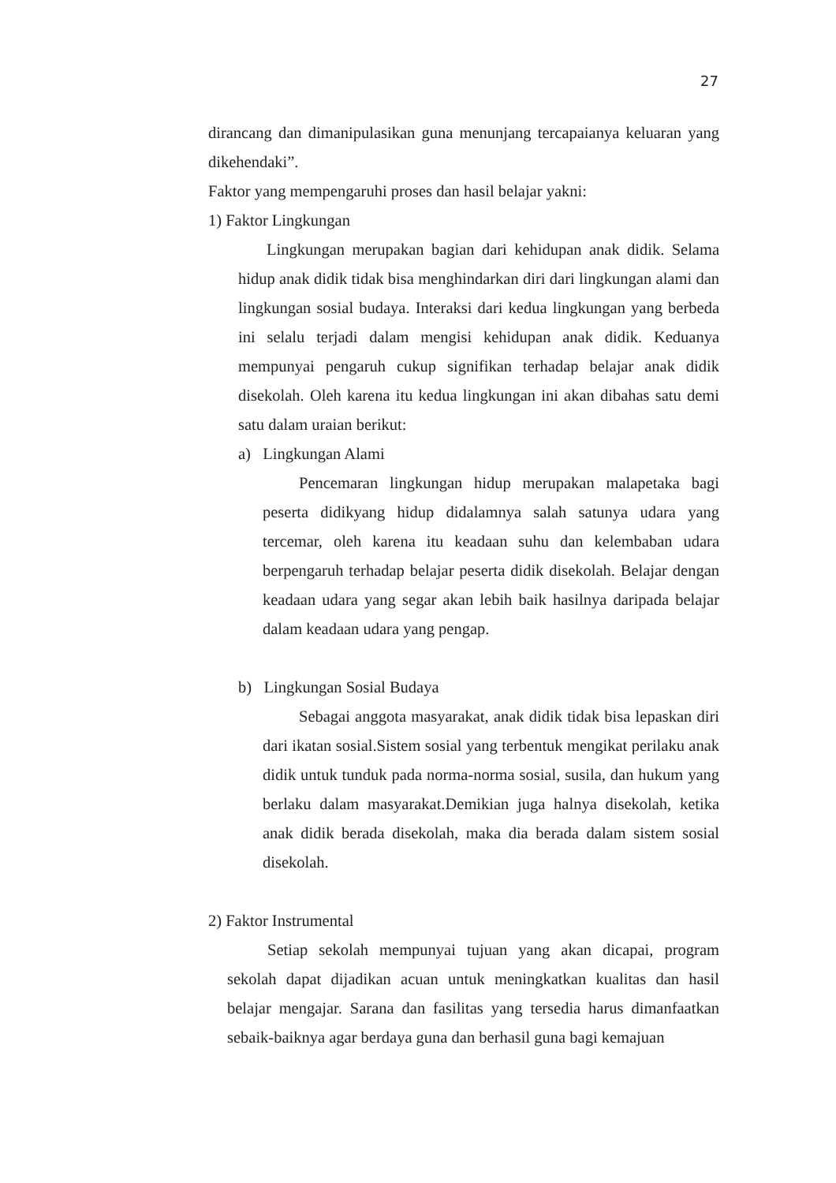27
dirancang dan dimanipulasikan guna menunjang tercapaianya keluaran yang dikehendaki”.
Faktor yang mempengaruhi proses dan hasil belajar yakni:
1) Faktor Lingkungan
Lingkungan merupakan bagian dari kehidupan anak didik. Selama hidup anak didik tidak bisa menghindarkan diri dari lingkungan alami dan lingkungan sosial budaya. Interaksi dari kedua lingkungan yang berbeda ini selalu terjadi dalam mengisi kehidupan anak didik. Keduanya mempunyai pengaruh cukup signifikan terhadap belajar anak didik disekolah. Oleh karena itu kedua lingkungan ini akan dibahas satu demi satu dalam uraian berikut:
a) Lingkungan Alami
Pencemaran lingkungan hidup merupakan malapetaka bagi peserta didikyang hidup didalamnya salah satunya udara yang tercemar, oleh karena itu keadaan suhu dan kelembaban udara berpengaruh terhadap belajar peserta didik disekolah. Belajar dengan keadaan udara yang segar akan lebih baik hasilnya daripada belajar dalam keadaan udara yang pengap.
b) Lingkungan Sosial Budaya
Sebagai anggota masyarakat, anak didik tidak bisa lepaskan diri dari ikatan sosial.Sistem sosial yang terbentuk mengikat perilaku anak didik untuk tunduk pada norma-norma sosial, susila, dan hukum yang berlaku dalam masyarakat.Demikian juga halnya disekolah, ketika anak didik berada disekolah, maka dia berada dalam sistem sosial disekolah.
2) Faktor Instrumental
Setiap sekolah mempunyai tujuan yang akan dicapai, program sekolah dapat dijadikan acuan untuk meningkatkan kualitas dan hasil belajar mengajar. Sarana dan fasilitas yang tersedia harus dimanfaatkan sebaik-baiknya agar berdaya guna dan berhasil guna bagi kemajuan